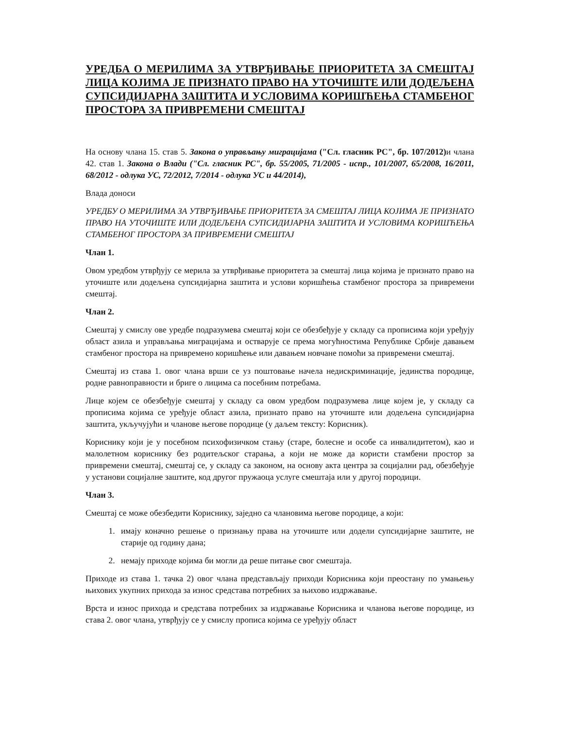УРЕДБА О МЕРИЛИМА ЗА УТВРЂИВАЊЕ ПРИОРИТЕТА ЗА СМЕШТАЈ ЛИЦА КОЈИМА ЈЕ ПРИЗНАТО ПРАВО НА УТОЧИШТЕ ИЛИ ДОДЕЉЕНА СУПСИДИЈАРНА ЗАШТИТА И УСЛОВИМА КОРИШЋЕЊА СТАМБЕНОГ ПРОСТОРА ЗА ПРИВРЕМЕНИ СМЕШТАЈ
На основу члана 15. став 5. Закона о управљању миграцијама ("Сл. гласник РС", бр. 107/2012) и члана 42. став 1. Закона о Влади ("Сл. гласник РС", бр. 55/2005, 71/2005 - испр., 101/2007, 65/2008, 16/2011, 68/2012 - одлука УС, 72/2012, 7/2014 - одлука УС и 44/2014),
Влада доноси
УРЕДБУ О МЕРИЛИМА ЗА УТВРЂИВАЊЕ ПРИОРИТЕТА ЗА СМЕШТАЈ ЛИЦА КОЈИМА ЈЕ ПРИЗНАТО ПРАВО НА УТОЧИШТЕ ИЛИ ДОДЕЉЕНА СУПСИДИЈАРНА ЗАШТИТА И УСЛОВИМА КОРИШЋЕЊА СТАМБЕНОГ ПРОСТОРА ЗА ПРИВРЕМЕНИ СМЕШТАЈ
Члан 1.
Овом уредбом утврђују се мерила за утврђивање приоритета за смештај лица којима је признато право на уточиште или додељена супсидијарна заштита и услови коришћења стамбеног простора за привремени смештај.
Члан 2.
Смештај у смислу ове уредбе подразумева смештај који се обезбеђује у складу са прописима који уређују област азила и управљања миграцијама и остварује се према могућностима Републике Србије давањем стамбеног простора на привремено коришћење или давањем новчане помоћи за привремени смештај.
Смештај из става 1. овог члана врши се уз поштовање начела недискриминације, јединства породице, родне равноправности и бриге о лицима са посебним потребама.
Лице којем се обезбеђује смештај у складу са овом уредбом подразумева лице којем је, у складу са прописима којима се уређује област азила, признато право на уточиште или додељена супсидијарна заштита, укључујући и чланове његове породице (у даљем тексту: Корисник).
Кориснику који је у посебном психофизичком стању (старе, болесне и особе са инвалидитетом), као и малолетном кориснику без родитељског старања, а који не може да користи стамбени простор за привремени смештај, смештај се, у складу са законом, на основу акта центра за социјални рад, обезбеђује у установи социјалне заштите, код другог пружаоца услуге смештаја или у другој породици.
Члан 3.
Смештај се може обезбедити Кориснику, заједно са члановима његове породице, а који:
1. имају коначно решење о признању права на уточиште или додели супсидијарне заштите, не старије од годину дана;
2. немају приходе којима би могли да реше питање свог смештаја.
Приходе из става 1. тачка 2) овог члана представљају приходи Корисника који преостану по умањењу њихових укупних прихода за износ средстава потребних за њихово издржавање.
Врста и износ прихода и средстава потребних за издржавање Корисника и чланова његове породице, из става 2. овог члана, утврђују се у смислу прописа којима се уређују област